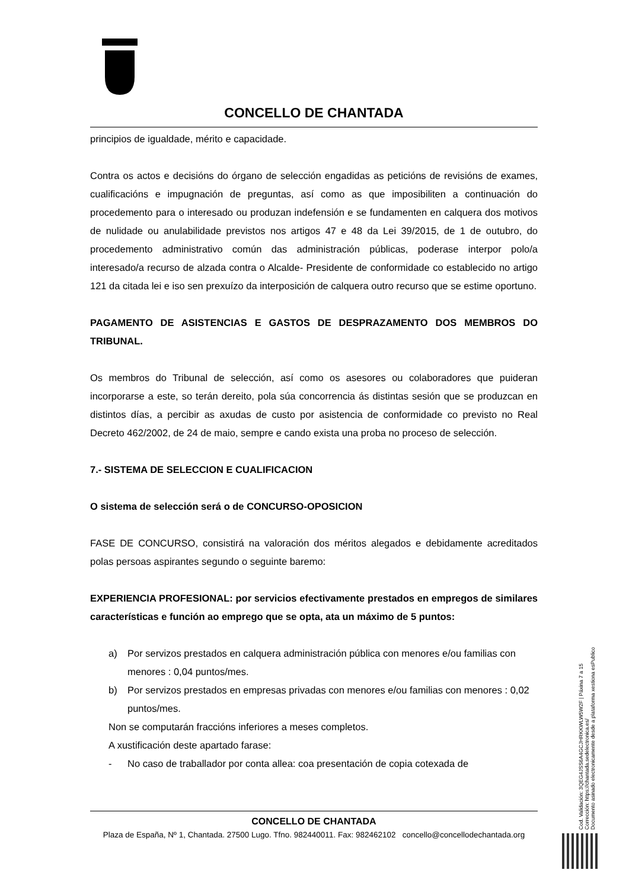CONCELLO DE CHANTADA
principios de igualdade, mérito e capacidade.
Contra os actos e decisións do órgano de selección engadidas as peticións de revisións de exames, cualificacións e impugnación de preguntas, así como as que imposibiliten a continuación do procedemento para o interesado ou produzan indefensión e se fundamenten en calquera dos motivos de nulidade ou anulabilidade previstos nos artigos 47 e 48 da Lei 39/2015, de 1 de outubro, do procedemento administrativo común das administración públicas, poderase interpor polo/a interesado/a recurso de alzada contra o Alcalde- Presidente de conformidade co establecido no artigo 121 da citada lei e iso sen prexuízo da interposición de calquera outro recurso que se estime oportuno.
PAGAMENTO DE ASISTENCIAS E GASTOS DE DESPRAZAMENTO DOS MEMBROS DO TRIBUNAL.
Os membros do Tribunal de selección, así como os asesores ou colaboradores que puideran incorporarse a este, so terán dereito, pola súa concorrencia ás distintas sesión que se produzcan en distintos días, a percibir as axudas de custo por asistencia de conformidade co previsto no Real Decreto 462/2002, de 24 de maio, sempre e cando exista una proba no proceso de selección.
7.- SISTEMA DE SELECCION E CUALIFICACION
O sistema de selección será o de CONCURSO-OPOSICION
FASE DE CONCURSO, consistirá na valoración dos méritos alegados e debidamente acreditados polas persoas aspirantes segundo o seguinte baremo:
EXPERIENCIA PROFESIONAL: por servicios efectivamente prestados en empregos de similares características e función ao emprego que se opta, ata un máximo de 5 puntos:
a) Por servizos prestados en calquera administración pública con menores e/ou familias con menores : 0,04 puntos/mes.
b) Por servizos prestados en empresas privadas con menores e/ou familias con menores : 0,02 puntos/mes.
Non se computarán fraccións inferiores a meses completos.
A xustificación deste apartado farase:
- No caso de traballador por conta allea: coa presentación de copia cotexada de
CONCELLO DE CHANTADA
Plaza de España, Nº 1, Chantada. 27500 Lugo. Tfno. 982440011. Fax: 982462102 concello@concellodechantada.org
Cod. Validación: 3QEG4JSS6A4GCJHRKKWLW5W2F | Páxina 7 a 15
Corrección: https://chantada.sedelectronica.es/
Documento asinado electronicamente desde a plataforma xestiona esPublico